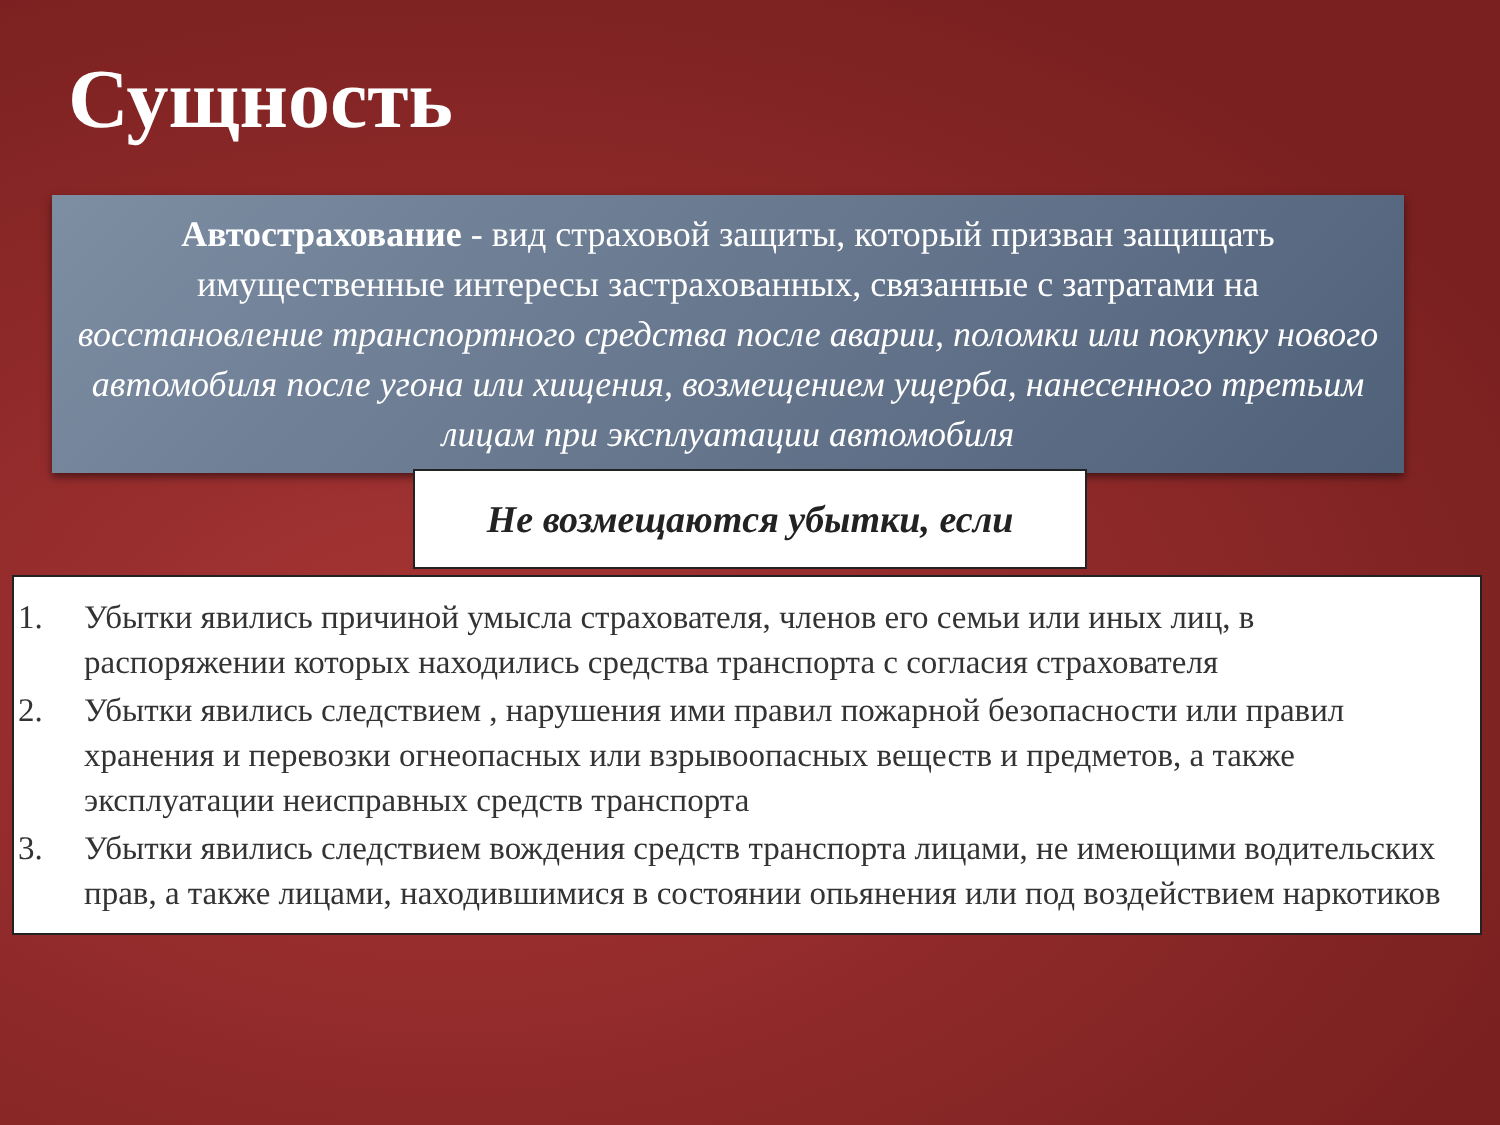Сущность
Автострахование - вид страховой защиты, который призван защищать имущественные интересы застрахованных, связанные с затратами на восстановление транспортного средства после аварии, поломки или покупку нового автомобиля после угона или хищения, возмещением ущерба, нанесенного третьим лицам при эксплуатации автомобиля
Не возмещаются убытки, если
1. Убытки явились причиной умысла страхователя, членов его семьи или иных лиц, в распоряжении которых находились средства транспорта с согласия страхователя
2. Убытки явились следствием , нарушения ими правил пожарной безопасности или правил хранения и перевозки огнеопасных или взрывоопасных веществ и предметов, а также эксплуатации неисправных средств транспорта
3. Убытки явились следствием вождения средств транспорта лицами, не имеющими водительских прав, а также лицами, находившимися в состоянии опьянения или под воздействием наркотиков